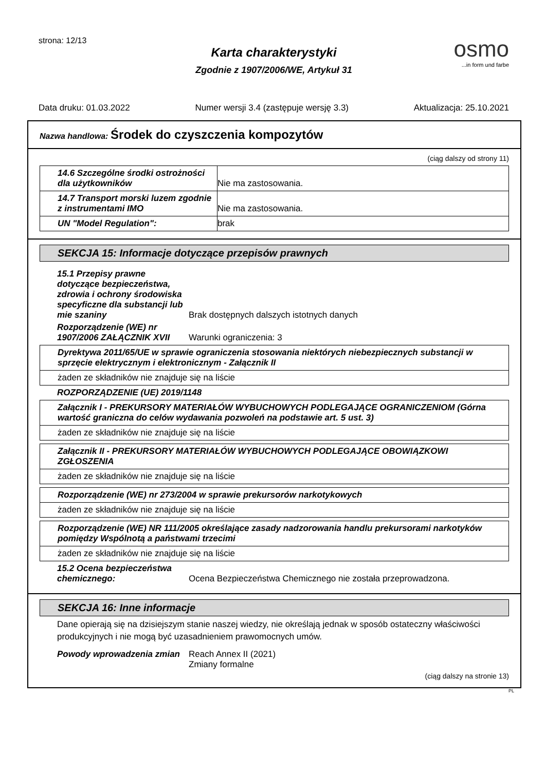strona: 12/13
Karta charakterystyki
Zgodnie z 1907/2006/WE, Artykuł 31
osmo...in form und farbe
Data druku: 01.03.2022 Numer wersji 3.4 (zastępuje wersję 3.3) Aktualizacja: 25.10.2021
Nazwa handlowa: Środek do czyszczenia kompozytów
(ciąg dalszy od strony 11)
| 14.6 Szczególne środki ostrożności dla użytkowników | Nie ma zastosowania. |
| 14.7 Transport morski luzem zgodnie z instrumentami IMO | Nie ma zastosowania. |
| UN "Model Regulation": | brak |
SEKCJA 15: Informacje dotyczące przepisów prawnych
15.1 Przepisy prawne dotyczące bezpieczeństwa, zdrowia i ochrony środowiska specyficzne dla substancji lub mie szaniny
Brak dostępnych dalszych istotnych danych
Rozporządzenie (WE) nr 1907/2006 ZAŁĄCZNIK XVII
Warunki ograniczenia: 3
| Dyrektywa 2011/65/UE w sprawie ograniczenia stosowania niektórych niebezpiecznych substancji w sprzęcie elektrycznym i elektronicznym - Załącznik II |
| żaden ze składników nie znajduje się na liście |
ROZPORZĄDZENIE (UE) 2019/1148
| Załącznik I - PREKURSORY MATERIAŁÓW WYBUCHOWYCH PODLEGAJĄCE OGRANICZENIOM (Górna wartość graniczna do celów wydawania pozwoleń na podstawie art. 5 ust. 3) |
| żaden ze składników nie znajduje się na liście |
| Załącznik II - PREKURSORY MATERIAŁÓW WYBUCHOWYCH PODLEGAJĄCE OBOWIĄZKOWI ZGŁOSZENIA |
| żaden ze składników nie znajduje się na liście |
| Rozporządzenie (WE) nr 273/2004 w sprawie prekursorów narkotykowych |
| żaden ze składników nie znajduje się na liście |
| Rozporządzenie (WE) NR 111/2005 określające zasady nadzorowania handlu prekursorami narkotyków pomiędzy Wspólnotą a państwami trzecimi |
| żaden ze składników nie znajduje się na liście |
15.2 Ocena bezpieczeństwa chemicznego:
Ocena Bezpieczeństwa Chemicznego nie została przeprowadzona.
SEKCJA 16: Inne informacje
Dane opierają się na dzisiejszym stanie naszej wiedzy, nie określają jednak w sposób ostateczny właściwości produkcyjnych i nie mogą być uzasadnieniem prawomocnych umów.
Powody wprowadzenia zmian Reach Annex II (2021)
Zmiany formalne
(ciąg dalszy na stronie 13)
PL